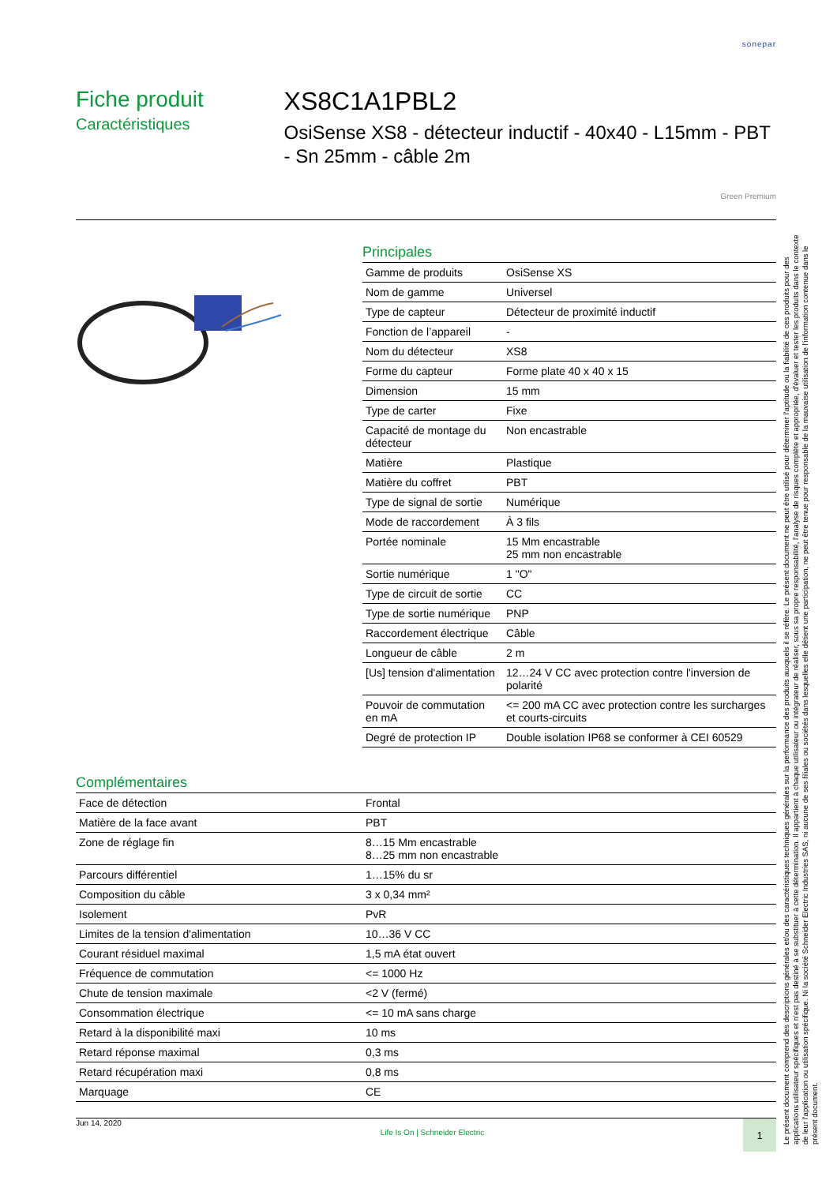sonepar
Fiche produit
Caractéristiques
XS8C1A1PBL2
OsiSense XS8 - détecteur inductif - 40x40 - L15mm - PBT - Sn 25mm - câble 2m
Green Premium
Principales
| Gamme de produits | OsiSense XS |
| Nom de gamme | Universel |
| Type de capteur | Détecteur de proximité inductif |
| Fonction de l’appareil | - |
| Nom du détecteur | XS8 |
| Forme du capteur | Forme plate 40 x 40 x 15 |
| Dimension | 15 mm |
| Type de carter | Fixe |
| Capacité de montage du détecteur | Non encastrable |
| Matière | Plastique |
| Matière du coffret | PBT |
| Type de signal de sortie | Numérique |
| Mode de raccordement | À 3 fils |
| Portée nominale | 15 Mm encastrable 25 mm non encastrable |
| Sortie numérique | 1 "O" |
| Type de circuit de sortie | CC |
| Type de sortie numérique | PNP |
| Raccordement électrique | Câble |
| Longueur de câble | 2 m |
| [Us] tension d'alimentation | 12…24 V CC avec protection contre l'inversion de polarité |
| Pouvoir de commutation en mA | <= 200 mA CC avec protection contre les surcharges et courts-circuits |
| Degré de protection IP | Double isolation IP68 se conformer à CEI 60529 |
Complémentaires
| Face de détection | Frontal |
| Matière de la face avant | PBT |
| Zone de réglage fin | 8…15 Mm encastrable 8…25 mm non encastrable |
| Parcours différentiel | 1…15% du sr |
| Composition du câble | 3 x 0,34 mm² |
| Isolement | PvR |
| Limites de la tension d'alimentation | 10…36 V CC |
| Courant résiduel maximal | 1,5 mA état ouvert |
| Fréquence de commutation | <= 1000 Hz |
| Chute de tension maximale | <2 V (fermé) |
| Consommation électrique | <= 10 mA sans charge |
| Retard à la disponibilité maxi | 10 ms |
| Retard réponse maximal | 0,3 ms |
| Retard récupération maxi | 0,8 ms |
| Marquage | CE |
Jun 14, 2020 Life Is On | Schneider Electric
1
Le présent document comprend des descriptions générales et/ou des caractéristiques techniques générales sur la performance des produits auxquels il se réfère. Le présent document ne peut être utilisé pour déterminer l'aptitude ou la fiabilité de ces produits pour des applications utilisateur spécifiques et n'est pas destiné à se substituer à cette détermination. Il appartient à chaque utilisateur ou intégrateur de réaliser, sous sa propre responsabilité, l'analyse de risques complète et appropriée, d'évaluer et tester les produits dans le contexte de leur l'application ou utilisation spécifique. Ni la société Schneider Electric Industries SAS, ni aucune de ses filiales ou sociétés dans lesquelles elle détient une participation, ne peut être tenue pour responsable de la mauvaise utilisation de l'information contenue dans le présent document.